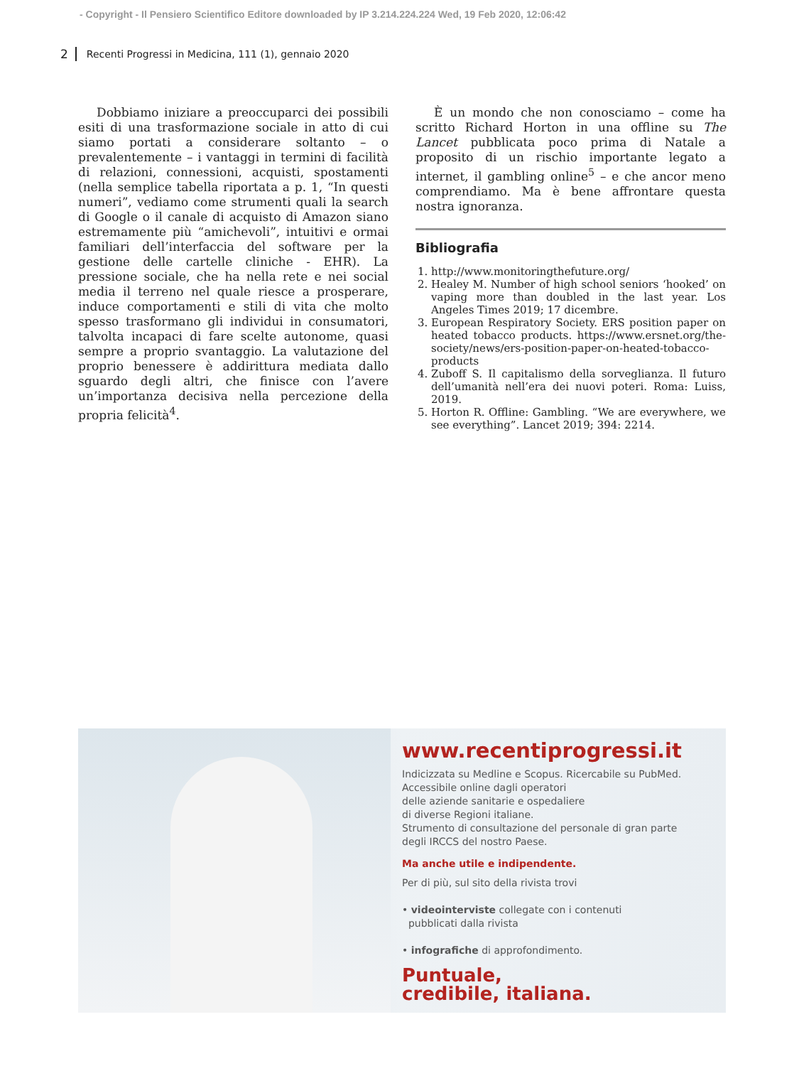- Copyright - Il Pensiero Scientifico Editore downloaded by IP 3.214.224.224 Wed, 19 Feb 2020, 12:06:42
2 Recenti Progressi in Medicina, 111 (1), gennaio 2020
Dobbiamo iniziare a preoccuparci dei possibili esiti di una trasformazione sociale in atto di cui siamo portati a considerare soltanto – o prevalentemente – i vantaggi in termini di facilità di relazioni, connessioni, acquisti, spostamenti (nella semplice tabella riportata a p. 1, “In questi numeri”, vediamo come strumenti quali la search di Google o il canale di acquisto di Amazon siano estremamente più “amichevoli”, intuitivi e ormai familiari dell’interfaccia del software per la gestione delle cartelle cliniche - EHR). La pressione sociale, che ha nella rete e nei social media il terreno nel quale riesce a prosperare, induce comportamenti e stili di vita che molto spesso trasformano gli individui in consumatori, talvolta incapaci di fare scelte autonome, quasi sempre a proprio svantaggio. La valutazione del proprio benessere è addirittura mediata dallo sguardo degli altri, che finisce con l’avere un’importanza decisiva nella percezione della propria felicità<sup>4</sup>.
È un mondo che non conosciamo – come ha scritto Richard Horton in una offline su The Lancet pubblicata poco prima di Natale a proposito di un rischio importante legato a internet, il gambling online<sup>5</sup> – e che ancor meno comprendiamo. Ma è bene affrontare questa nostra ignoranza.
Bibliografia
1. http://www.monitoringthefuture.org/
2. Healey M. Number of high school seniors ‘hooked’ on vaping more than doubled in the last year. Los Angeles Times 2019; 17 dicembre.
3. European Respiratory Society. ERS position paper on heated tobacco products. https://www.ersnet.org/the-society/news/ers-position-paper-on-heated-tobacco-products
4. Zuboff S. Il capitalismo della sorveglianza. Il futuro dell’umanità nell’era dei nuovi poteri. Roma: Luiss, 2019.
5. Horton R. Offline: Gambling. “We are everywhere, we see everything”. Lancet 2019; 394: 2214.
www.recentiprogressi.it
Indicizzata su Medline e Scopus. Ricercabile su PubMed.
Accessibile online dagli operatori
delle aziende sanitarie e ospedaliere
di diverse Regioni italiane.
Strumento di consultazione del personale di gran parte
degli IRCCS del nostro Paese.
Ma anche utile e indipendente.
Per di più, sul sito della rivista trovi
• videointerviste collegate con i contenuti
pubblicati dalla rivista
• infografiche di approfondimento.
Puntuale,
credibile, italiana.